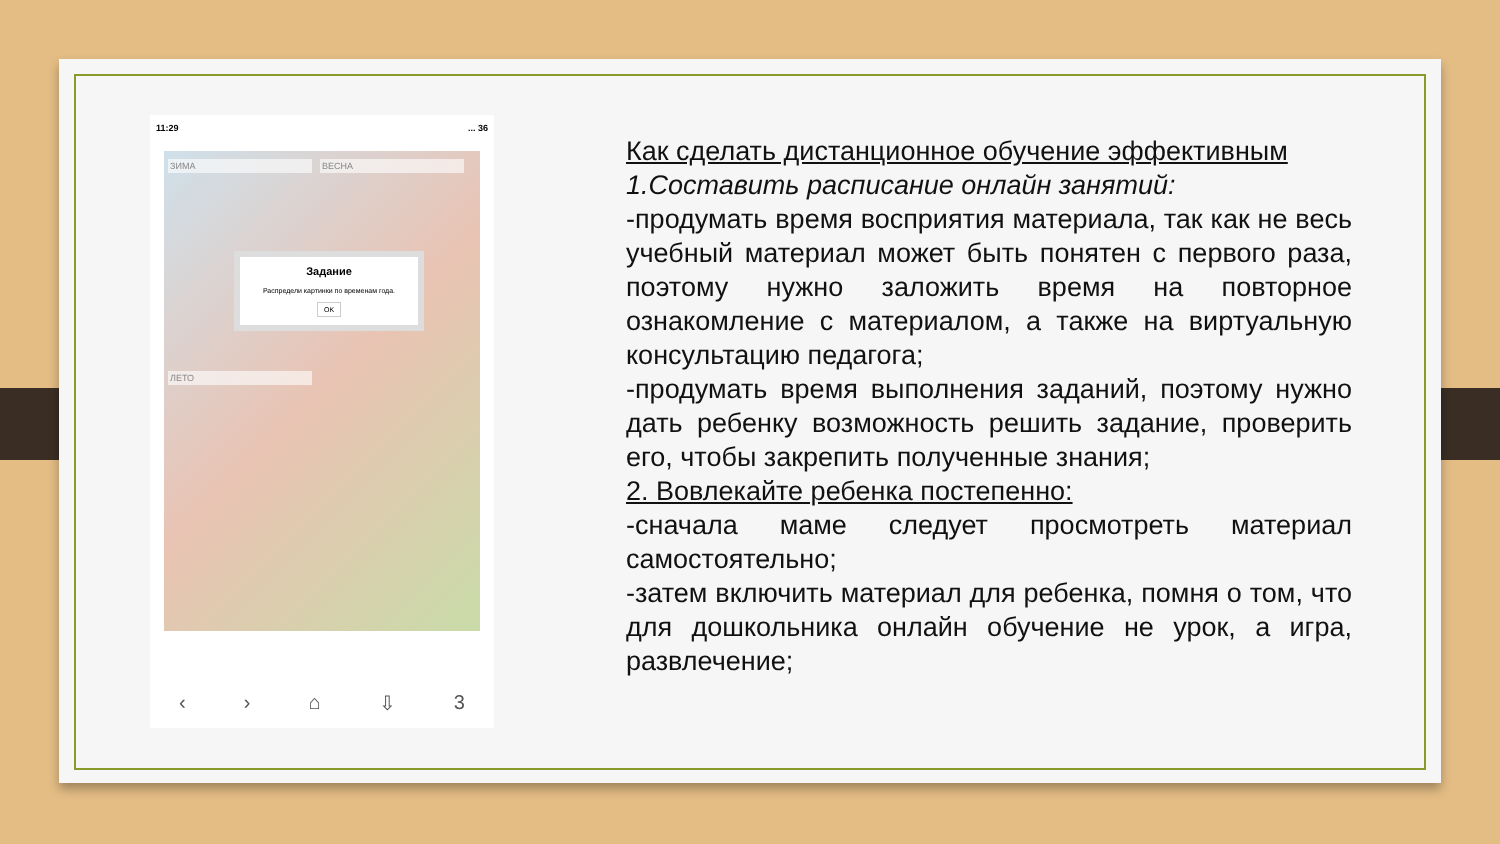11:29... 36
ЗИМА ВЕСНА
Задание
Распредели картинки по временам года.
OK
ЛЕТО
‹ › ⌂ ⇩ 3
Как сделать дистанционное обучение эффективным
1.Составить расписание онлайн занятий:
-продумать время восприятия материала, так как не весь учебный материал может быть понятен с первого раза, поэтому нужно заложить время на повторное ознакомление с материалом, а также на виртуальную консультацию педагога;
-продумать время выполнения заданий, поэтому нужно дать ребенку возможность решить задание, проверить его, чтобы закрепить полученные знания;
2. Вовлекайте ребенка постепенно:
-сначала маме следует просмотреть материал самостоятельно;
-затем включить материал для ребенка, помня о том, что для дошкольника онлайн обучение не урок, а игра, развлечение;